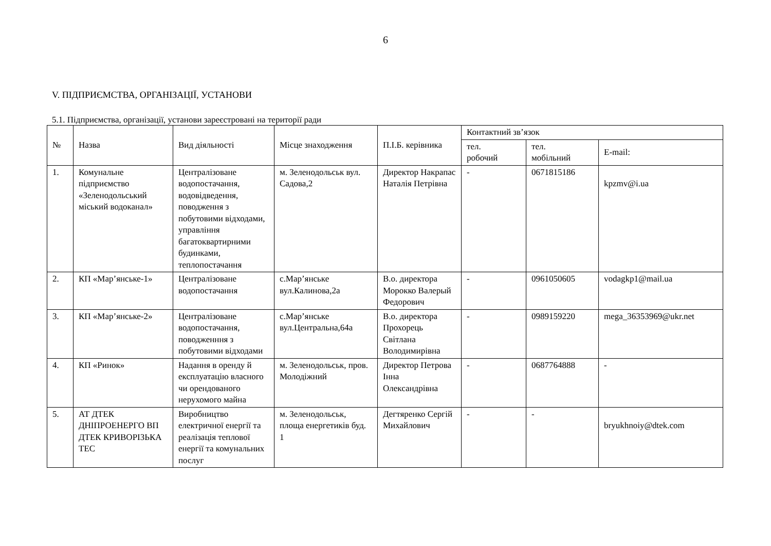6
V. ПІДПРИЄМСТВА, ОРГАНІЗАЦІЇ, УСТАНОВИ
5.1. Підприємства, організації, установи зареєстровані на території ради
| № | Назва | Вид діяльності | Місце знаходження | П.І.Б. керівника | Контактний зв’язок | | |
| --- | --- | --- | --- | --- | --- | --- | --- |
| | | | | | тел. робочий | тел. мобільний | E-mail: |
| 1. | Комунальне підприємство «Зеленодольський міський водоканал» | Централізоване водопостачання, водовідведення, поводження з побутовими відходами, управління багатоквартирними будинками, теплопостачання | м. Зеленодольськ вул. Садова,2 | Директор Накрапас Наталія Петрівна | - | 0671815186 | kpzmv@i.ua |
| 2. | КП «Мар’янське-1» | Централізоване водопостачання | с.Мар’янське вул.Калинова,2а | В.о. директора Морокко Валерый Федорович | - | 0961050605 | vodagkp1@mail.ua |
| 3. | КП «Мар’янське-2» | Централізоване водопостачання, поводженння з побутовими відходами | с.Мар’янське вул.Центральна,64а | В.о. директора Прохорець Світлана Володимирівна | - | 0989159220 | mega_36353969@ukr.net |
| 4. | КП «Ринок» | Надання в оренду й експлуатацію власного чи орендованого нерухомого майна | м. Зеленодольськ, пров. Молодіжний | Директор Петрова Інна Олександрівна | - | 0687764888 | - |
| 5. | АТ ДТЕК ДНІПРОЕНЕРГО ВП ДТЕК КРИВОРІЗЬКА ТЕС | Виробництво електричної енергії та реалізація теплової енергії та комунальних послуг | м. Зеленодольськ, площа енергетиків буд. 1 | Дегтяренко Сергій Михайлович | - | - | bryukhnoiy@dtek.com |